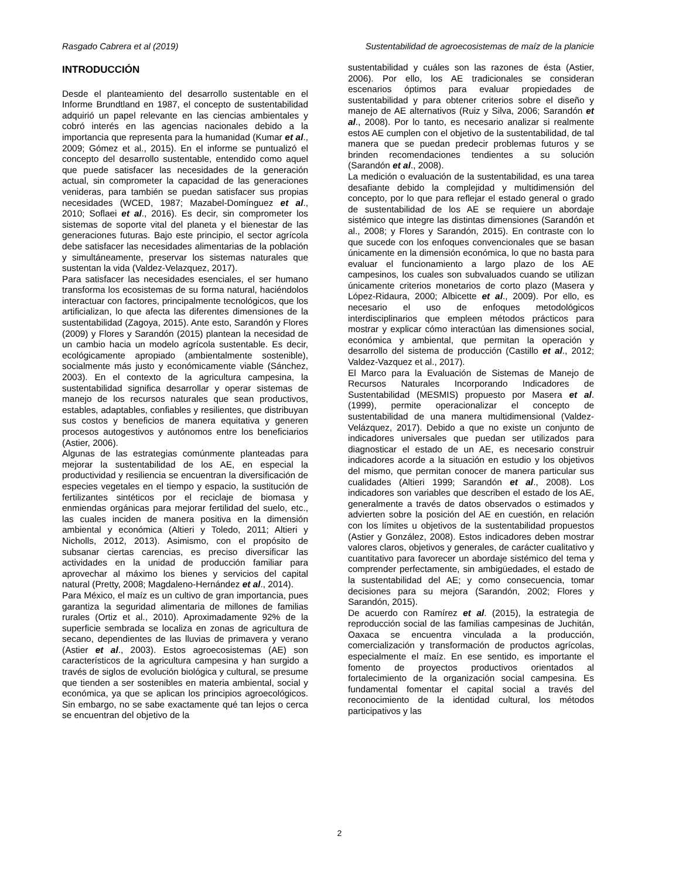Rasgado Cabrera et al (2019) Sustentabilidad de agroecosistemas de maíz de la planicie
INTRODUCCIÓN
Desde el planteamiento del desarrollo sustentable en el Informe Brundtland en 1987, el concepto de sustentabilidad adquirió un papel relevante en las ciencias ambientales y cobró interés en las agencias nacionales debido a la importancia que representa para la humanidad (Kumar et al., 2009; Gómez et al., 2015). En el informe se puntualizó el concepto del desarrollo sustentable, entendido como aquel que puede satisfacer las necesidades de la generación actual, sin comprometer la capacidad de las generaciones venideras, para también se puedan satisfacer sus propias necesidades (WCED, 1987; Mazabel-Domínguez et al., 2010; Soflaei et al., 2016). Es decir, sin comprometer los sistemas de soporte vital del planeta y el bienestar de las generaciones futuras. Bajo este principio, el sector agrícola debe satisfacer las necesidades alimentarias de la población y simultáneamente, preservar los sistemas naturales que sustentan la vida (Valdez-Velazquez, 2017).
Para satisfacer las necesidades esenciales, el ser humano transforma los ecosistemas de su forma natural, haciéndolos interactuar con factores, principalmente tecnológicos, que los artificializan, lo que afecta las diferentes dimensiones de la sustentabilidad (Zagoya, 2015). Ante esto, Sarandón y Flores (2009) y Flores y Sarandón (2015) plantean la necesidad de un cambio hacia un modelo agrícola sustentable. Es decir, ecológicamente apropiado (ambientalmente sostenible), socialmente más justo y económicamente viable (Sánchez, 2003). En el contexto de la agricultura campesina, la sustentabilidad significa desarrollar y operar sistemas de manejo de los recursos naturales que sean productivos, estables, adaptables, confiables y resilientes, que distribuyan sus costos y beneficios de manera equitativa y generen procesos autogestivos y autónomos entre los beneficiarios (Astier, 2006).
Algunas de las estrategias comúnmente planteadas para mejorar la sustentabilidad de los AE, en especial la productividad y resiliencia se encuentran la diversificación de especies vegetales en el tiempo y espacio, la sustitución de fertilizantes sintéticos por el reciclaje de biomasa y enmiendas orgánicas para mejorar fertilidad del suelo, etc., las cuales inciden de manera positiva en la dimensión ambiental y económica (Altieri y Toledo, 2011; Altieri y Nicholls, 2012, 2013). Asimismo, con el propósito de subsanar ciertas carencias, es preciso diversificar las actividades en la unidad de producción familiar para aprovechar al máximo los bienes y servicios del capital natural (Pretty, 2008; Magdaleno-Hernández et al., 2014).
Para México, el maíz es un cultivo de gran importancia, pues garantiza la seguridad alimentaria de millones de familias rurales (Ortiz et al., 2010). Aproximadamente 92% de la superficie sembrada se localiza en zonas de agricultura de secano, dependientes de las lluvias de primavera y verano (Astier et al., 2003). Estos agroecosistemas (AE) son característicos de la agricultura campesina y han surgido a través de siglos de evolución biológica y cultural, se presume que tienden a ser sostenibles en materia ambiental, social y económica, ya que se aplican los principios agroecológicos. Sin embargo, no se sabe exactamente qué tan lejos o cerca se encuentran del objetivo de la
sustentabilidad y cuáles son las razones de ésta (Astier, 2006). Por ello, los AE tradicionales se consideran escenarios óptimos para evaluar propiedades de sustentabilidad y para obtener criterios sobre el diseño y manejo de AE alternativos (Ruiz y Silva, 2006; Sarandón et al., 2008). Por lo tanto, es necesario analizar si realmente estos AE cumplen con el objetivo de la sustentabilidad, de tal manera que se puedan predecir problemas futuros y se brinden recomendaciones tendientes a su solución (Sarandón et al., 2008).
La medición o evaluación de la sustentabilidad, es una tarea desafiante debido la complejidad y multidimensión del concepto, por lo que para reflejar el estado general o grado de sustentabilidad de los AE se requiere un abordaje sistémico que integre las distintas dimensiones (Sarandón et al., 2008; y Flores y Sarandón, 2015). En contraste con lo que sucede con los enfoques convencionales que se basan únicamente en la dimensión económica, lo que no basta para evaluar el funcionamiento a largo plazo de los AE campesinos, los cuales son subvaluados cuando se utilizan únicamente criterios monetarios de corto plazo (Masera y López-Ridaura, 2000; Albicette et al., 2009). Por ello, es necesario el uso de enfoques metodológicos interdisciplinarios que empleen métodos prácticos para mostrar y explicar cómo interactúan las dimensiones social, económica y ambiental, que permitan la operación y desarrollo del sistema de producción (Castillo et al., 2012; Valdez-Vazquez et al., 2017).
El Marco para la Evaluación de Sistemas de Manejo de Recursos Naturales Incorporando Indicadores de Sustentabilidad (MESMIS) propuesto por Masera et al. (1999), permite operacionalizar el concepto de sustentabilidad de una manera multidimensional (Valdez-Velázquez, 2017). Debido a que no existe un conjunto de indicadores universales que puedan ser utilizados para diagnosticar el estado de un AE, es necesario construir indicadores acorde a la situación en estudio y los objetivos del mismo, que permitan conocer de manera particular sus cualidades (Altieri 1999; Sarandón et al., 2008). Los indicadores son variables que describen el estado de los AE, generalmente a través de datos observados o estimados y advierten sobre la posición del AE en cuestión, en relación con los límites u objetivos de la sustentabilidad propuestos (Astier y González, 2008). Estos indicadores deben mostrar valores claros, objetivos y generales, de carácter cualitativo y cuantitativo para favorecer un abordaje sistémico del tema y comprender perfectamente, sin ambigüedades, el estado de la sustentabilidad del AE; y como consecuencia, tomar decisiones para su mejora (Sarandón, 2002; Flores y Sarandón, 2015).
De acuerdo con Ramírez et al. (2015), la estrategia de reproducción social de las familias campesinas de Juchitán, Oaxaca se encuentra vinculada a la producción, comercialización y transformación de productos agrícolas, especialmente el maíz. En ese sentido, es importante el fomento de proyectos productivos orientados al fortalecimiento de la organización social campesina. Es fundamental fomentar el capital social a través del reconocimiento de la identidad cultural, los métodos participativos y las
2